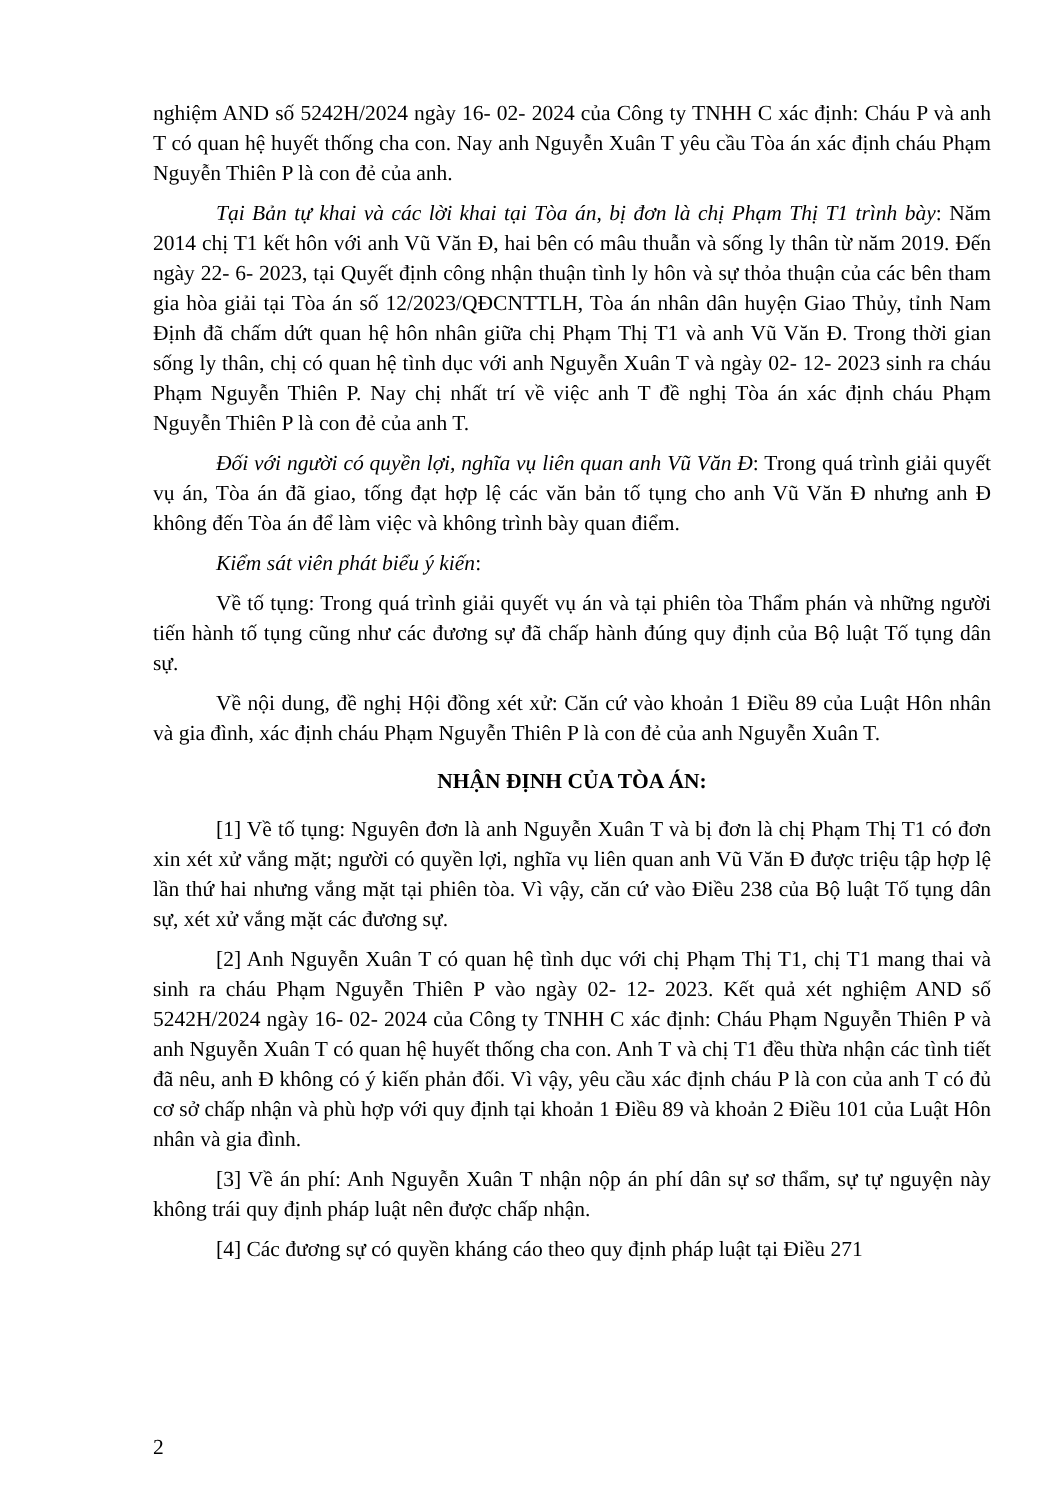nghiệm AND số 5242H/2024 ngày 16- 02- 2024 của Công ty TNHH C xác định: Cháu P và anh T có quan hệ huyết thống cha con. Nay anh Nguyễn Xuân T yêu cầu Tòa án xác định cháu Phạm Nguyễn Thiên P là con đẻ của anh.
Tại Bản tự khai và các lời khai tại Tòa án, bị đơn là chị Phạm Thị T1 trình bày: Năm 2014 chị T1 kết hôn với anh Vũ Văn Đ, hai bên có mâu thuẫn và sống ly thân từ năm 2019. Đến ngày 22- 6- 2023, tại Quyết định công nhận thuận tình ly hôn và sự thỏa thuận của các bên tham gia hòa giải tại Tòa án số 12/2023/QĐCNTTLH, Tòa án nhân dân huyện Giao Thủy, tỉnh Nam Định đã chấm dứt quan hệ hôn nhân giữa chị Phạm Thị T1 và anh Vũ Văn Đ. Trong thời gian sống ly thân, chị có quan hệ tình dục với anh Nguyễn Xuân T và ngày 02- 12- 2023 sinh ra cháu Phạm Nguyễn Thiên P. Nay chị nhất trí về việc anh T đề nghị Tòa án xác định cháu Phạm Nguyễn Thiên P là con đẻ của anh T.
Đối với người có quyền lợi, nghĩa vụ liên quan anh Vũ Văn Đ: Trong quá trình giải quyết vụ án, Tòa án đã giao, tống đạt hợp lệ các văn bản tố tụng cho anh Vũ Văn Đ nhưng anh Đ không đến Tòa án để làm việc và không trình bày quan điểm.
Kiểm sát viên phát biểu ý kiến:
Về tố tụng: Trong quá trình giải quyết vụ án và tại phiên tòa Thẩm phán và những người tiến hành tố tụng cũng như các đương sự đã chấp hành đúng quy định của Bộ luật Tố tụng dân sự.
Về nội dung, đề nghị Hội đồng xét xử: Căn cứ vào khoản 1 Điều 89 của Luật Hôn nhân và gia đình, xác định cháu Phạm Nguyễn Thiên P là con đẻ của anh Nguyễn Xuân T.
NHẬN ĐỊNH CỦA TÒA ÁN:
[1] Về tố tụng: Nguyên đơn là anh Nguyễn Xuân T và bị đơn là chị Phạm Thị T1 có đơn xin xét xử vắng mặt; người có quyền lợi, nghĩa vụ liên quan anh Vũ Văn Đ được triệu tập hợp lệ lần thứ hai nhưng vắng mặt tại phiên tòa. Vì vậy, căn cứ vào Điều 238 của Bộ luật Tố tụng dân sự, xét xử vắng mặt các đương sự.
[2] Anh Nguyễn Xuân T có quan hệ tình dục với chị Phạm Thị T1, chị T1 mang thai và sinh ra cháu Phạm Nguyễn Thiên P vào ngày 02- 12- 2023. Kết quả xét nghiệm AND số 5242H/2024 ngày 16- 02- 2024 của Công ty TNHH C xác định: Cháu Phạm Nguyễn Thiên P và anh Nguyễn Xuân T có quan hệ huyết thống cha con. Anh T và chị T1 đều thừa nhận các tình tiết đã nêu, anh Đ không có ý kiến phản đối. Vì vậy, yêu cầu xác định cháu P là con của anh T có đủ cơ sở chấp nhận và phù hợp với quy định tại khoản 1 Điều 89 và khoản 2 Điều 101 của Luật Hôn nhân và gia đình.
[3] Về án phí: Anh Nguyễn Xuân T nhận nộp án phí dân sự sơ thẩm, sự tự nguyện này không trái quy định pháp luật nên được chấp nhận.
[4] Các đương sự có quyền kháng cáo theo quy định pháp luật tại Điều 271
2